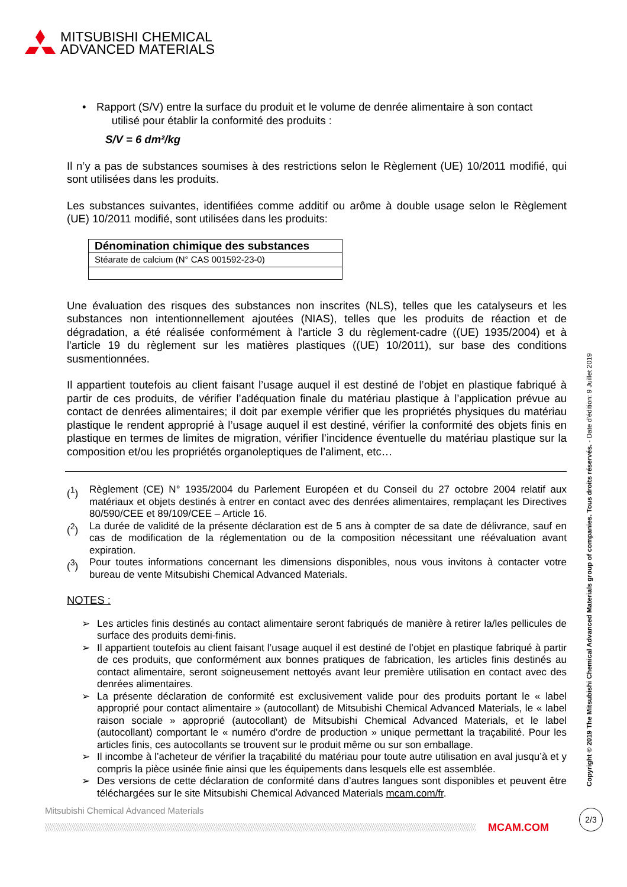MITSUBISHI CHEMICAL
ADVANCED MATERIALS
• Rapport (S/V) entre la surface du produit et le volume de denrée alimentaire à son contact
utilisé pour établir la conformité des produits :
S/V = 6 dm²/kg
Il n’y a pas de substances soumises à des restrictions selon le Règlement (UE) 10/2011 modifié, qui sont utilisées dans les produits.
Les substances suivantes, identifiées comme additif ou arôme à double usage selon le Règlement (UE) 10/2011 modifié, sont utilisées dans les produits:
| Dénomination chimique des substances |
| --- |
| Stéarate de calcium (N° CAS 001592-23-0) |
Une évaluation des risques des substances non inscrites (NLS), telles que les catalyseurs et les substances non intentionnellement ajoutées (NIAS), telles que les produits de réaction et de dégradation, a été réalisée conformément à l'article 3 du règlement-cadre ((UE) 1935/2004) et à l'article 19 du règlement sur les matières plastiques ((UE) 10/2011), sur base des conditions susmentionnées.
Il appartient toutefois au client faisant l’usage auquel il est destiné de l’objet en plastique fabriqué à partir de ces produits, de vérifier l’adéquation finale du matériau plastique à l’application prévue au contact de denrées alimentaires; il doit par exemple vérifier que les propriétés physiques du matériau plastique le rendent approprié à l’usage auquel il est destiné, vérifier la conformité des objets finis en plastique en termes de limites de migration, vérifier l’incidence éventuelle du matériau plastique sur la composition et/ou les propriétés organoleptiques de l’aliment, etc…
(<sup>1</sup>) Règlement (CE) N° 1935/2004 du Parlement Européen et du Conseil du 27 octobre 2004 relatif aux matériaux et objets destinés à entrer en contact avec des denrées alimentaires, remplaçant les Directives 80/590/CEE et 89/109/CEE – Article 16.
(<sup>2</sup>) La durée de validité de la présente déclaration est de 5 ans à compter de sa date de délivrance, sauf en cas de modification de la réglementation ou de la composition nécessitant une réévaluation avant expiration.
(<sup>3</sup>) Pour toutes informations concernant les dimensions disponibles, nous vous invitons à contacter votre bureau de vente Mitsubishi Chemical Advanced Materials.
NOTES :
➢ Les articles finis destinés au contact alimentaire seront fabriqués de manière à retirer la/les pellicules de surface des produits demi-finis.
➢ Il appartient toutefois au client faisant l’usage auquel il est destiné de l’objet en plastique fabriqué à partir de ces produits, que conformément aux bonnes pratiques de fabrication, les articles finis destinés au contact alimentaire, seront soigneusement nettoyés avant leur première utilisation en contact avec des denrées alimentaires.
➢ La présente déclaration de conformité est exclusivement valide pour des produits portant le « label approprié pour contact alimentaire » (autocollant) de Mitsubishi Chemical Advanced Materials, le « label raison sociale » approprié (autocollant) de Mitsubishi Chemical Advanced Materials, et le label (autocollant) comportant le « numéro d’ordre de production » unique permettant la traçabilité. Pour les articles finis, ces autocollants se trouvent sur le produit même ou sur son emballage.
➢ Il incombe à l’acheteur de vérifier la traçabilité du matériau pour toute autre utilisation en aval jusqu’à et y compris la pièce usinée finie ainsi que les équipements dans lesquels elle est assemblée.
➢ Des versions de cette déclaration de conformité dans d’autres langues sont disponibles et peuvent être téléchargées sur le site Mitsubishi Chemical Advanced Materials mcam.com/fr.
Copyright © 2019 The Mitsubishi Chemical Advanced Materials group of companies. Tous droits réservés. - Date d'édition: 9 Juillet 2019
Mitsubishi Chemical Advanced Materials
MCAM.COM
2/3